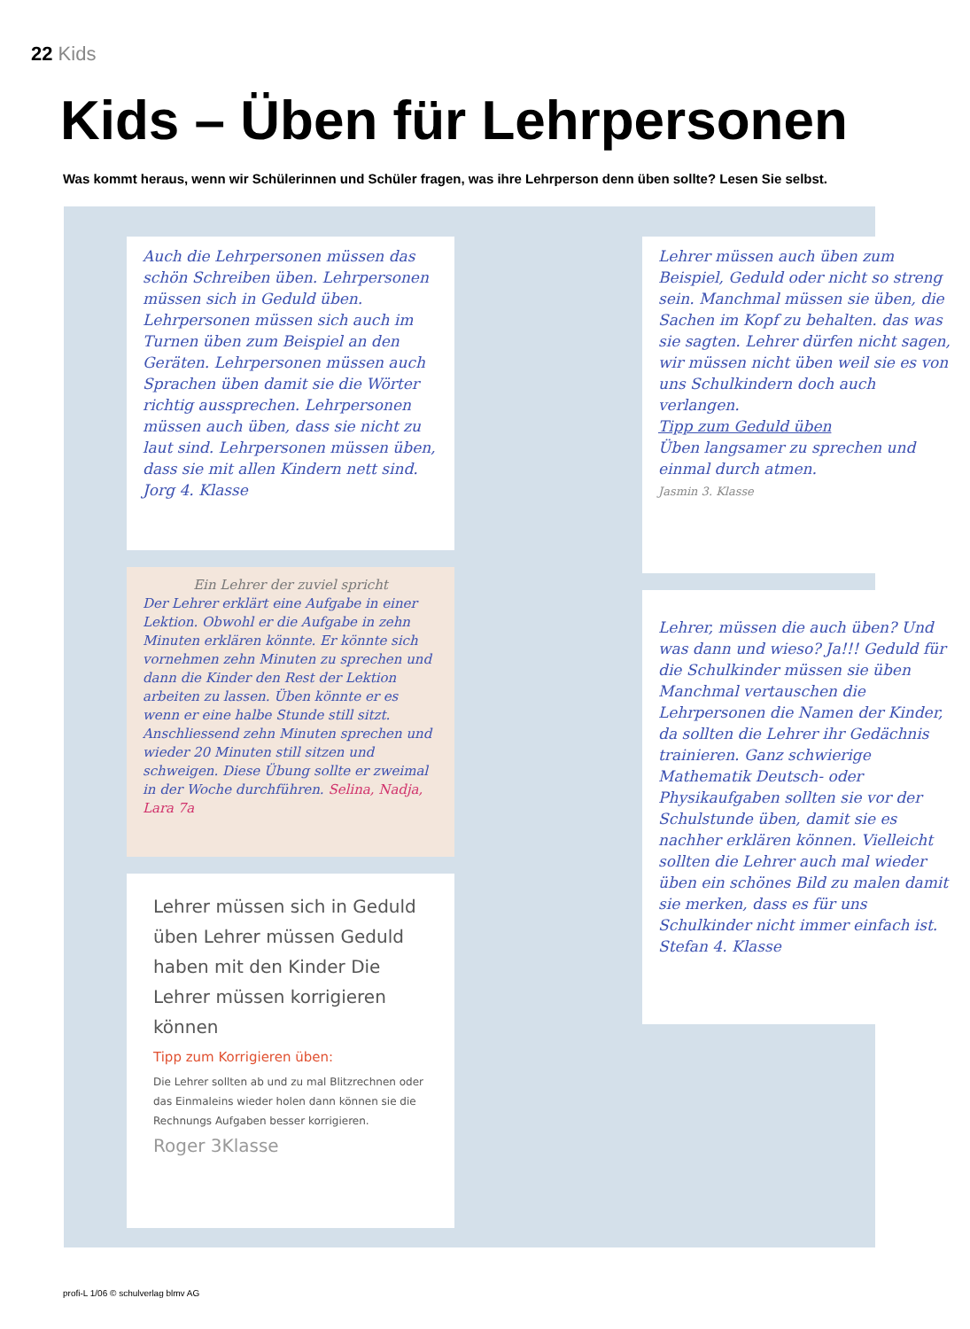22 Kids
Kids – Üben für Lehrpersonen
Was kommt heraus, wenn wir Schülerinnen und Schüler fragen, was ihre Lehrperson denn üben sollte? Lesen Sie selbst.
Auch die Lehrpersonen müssen das schön Schreiben üben. Lehrpersonen müssen sich in Geduld üben. Lehrpersonen müssen sich auch im Turnen üben zum Beispiel an den Geräten. Lehrpersonen müssen auch Sprachen üben damit sie die Wörter richtig aussprechen. Lehrpersonen müssen auch üben, dass sie nicht zu laut sind. Lehrpersonen müssen üben, dass sie mit allen Kindern nett sind. Jorg 4. Klasse
Ein Lehrer der zuviel spricht
Der Lehrer erklärt eine Aufgabe in einer Lektion. Obwohl er die Aufgabe in zehn Minuten erklären könnte. Er könnte sich vornehmen zehn Minuten zu sprechen und dann die Kinder den Rest der Lektion arbeiten zu lassen. Üben könnte er es wenn er eine halbe Stunde still sitzt. Anschliessend zehn Minuten sprechen und wieder 20 Minuten still sitzen und schweigen. Diese Übung sollte er zweimal in der Woche durchführen. Selina, Nadja, Lara 7a
Lehrer müssen sich in Geduld üben Lehrer müssen Geduld haben mit den Kinder Die Lehrer müssen korrigieren können
Tipp zum Korrigieren üben:
Die Lehrer sollten ab und zu mal Blitzrechnen oder das Einmaleins wieder holen dann können sie die Rechnungs Aufgaben besser korrigieren.
Roger 3Klasse
Lehrer müssen auch üben zum Beispiel, Geduld oder nicht so streng sein. Manchmal müssen sie üben, die Sachen im Kopf zu behalten. das was sie sagten. Lehrer dürfen nicht sagen, wir müssen nicht üben weil sie es von uns Schulkindern doch auch verlangen.
Tipp zum Geduld üben
Üben langsamer zu sprechen und einmal durch atmen.
Jasmin 3. Klasse
Lehrer, müssen die auch üben? Und was dann und wieso? Ja!!! Geduld für die Schulkinder müssen sie üben Manchmal vertauschen die Lehrpersonen die Namen der Kinder, da sollten die Lehrer ihr Gedächnis trainieren. Ganz schwierige Mathematik Deutsch- oder Physikaufgaben sollten sie vor der Schulstunde üben, damit sie es nachher erklären können. Vielleicht sollten die Lehrer auch mal wieder üben ein schönes Bild zu malen damit sie merken, dass es für uns Schulkinder nicht immer einfach ist. Stefan 4. Klasse
profi-L 1/06 © schulverlag blmv AG